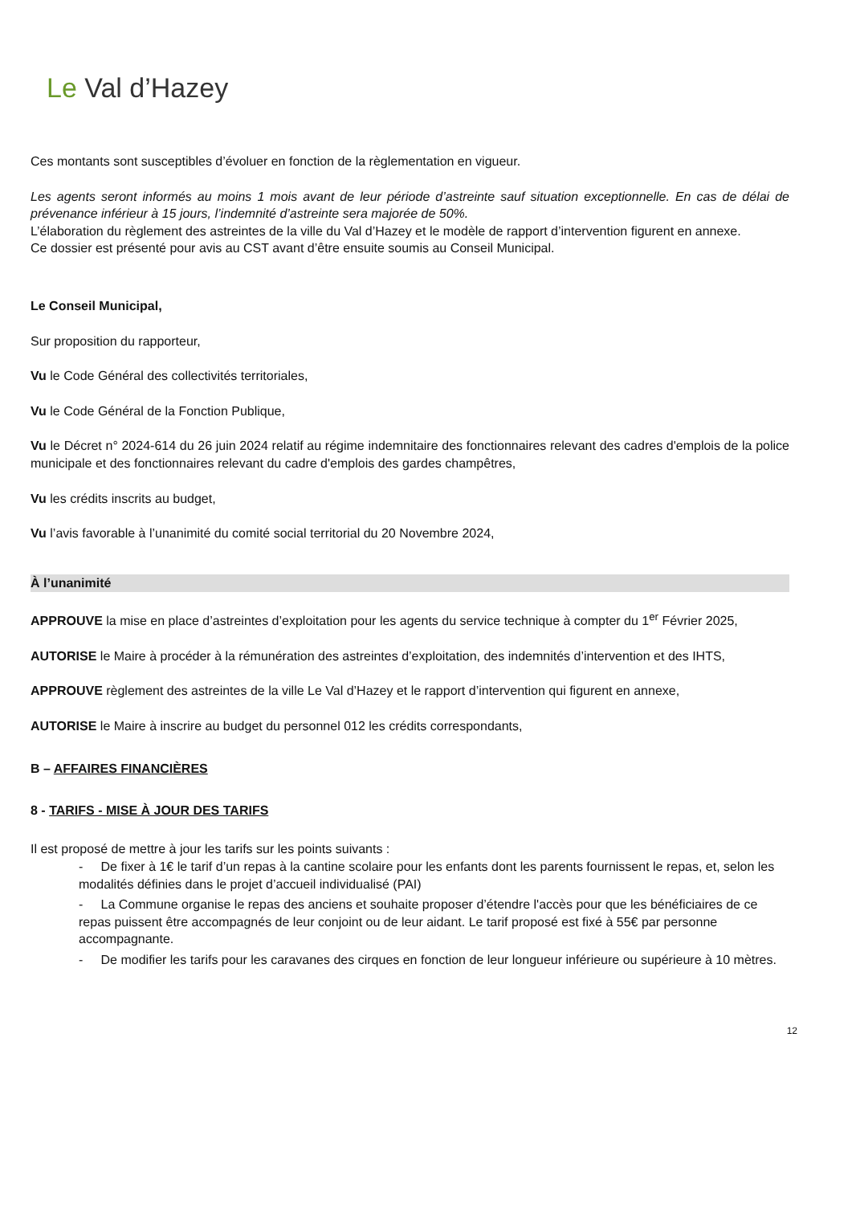Le Val d’Hazey
Ces montants sont susceptibles d’évoluer en fonction de la règlementation en vigueur.
Les agents seront informés au moins 1 mois avant de leur période d’astreinte sauf situation exceptionnelle. En cas de délai de prévenance inférieur à 15 jours, l’indemnité d’astreinte sera majorée de 50%.
L’élaboration du règlement des astreintes de la ville du Val d’Hazey et le modèle de rapport d’intervention figurent en annexe.
Ce dossier est présenté pour avis au CST avant d’être ensuite soumis au Conseil Municipal.
Le Conseil Municipal,
Sur proposition du rapporteur,
Vu le Code Général des collectivités territoriales,
Vu le Code Général de la Fonction Publique,
Vu le Décret n° 2024-614 du 26 juin 2024 relatif au régime indemnitaire des fonctionnaires relevant des cadres d'emplois de la police municipale et des fonctionnaires relevant du cadre d'emplois des gardes champêtres,
Vu les crédits inscrits au budget,
Vu l’avis favorable à l’unanimité du comité social territorial du 20 Novembre 2024,
À l’unanimité
APPROUVE la mise en place d’astreintes d’exploitation pour les agents du service technique à compter du 1<sup>er</sup> Février 2025,
AUTORISE le Maire à procéder à la rémunération des astreintes d’exploitation, des indemnités d’intervention et des IHTS,
APPROUVE règlement des astreintes de la ville Le Val d’Hazey et le rapport d’intervention qui figurent en annexe,
AUTORISE le Maire à inscrire au budget du personnel 012 les crédits correspondants,
B – AFFAIRES FINANCIÈRES
8 - TARIFS - MISE À JOUR DES TARIFS
Il est proposé de mettre à jour les tarifs sur les points suivants :
- De fixer à 1€ le tarif d’un repas à la cantine scolaire pour les enfants dont les parents fournissent le repas, et, selon les modalités définies dans le projet d’accueil individualisé (PAI)
- La Commune organise le repas des anciens et souhaite proposer d’étendre l'accès pour que les bénéficiaires de ce repas puissent être accompagnés de leur conjoint ou de leur aidant. Le tarif proposé est fixé à 55€ par personne accompagnante.
- De modifier les tarifs pour les caravanes des cirques en fonction de leur longueur inférieure ou supérieure à 10 mètres.
12